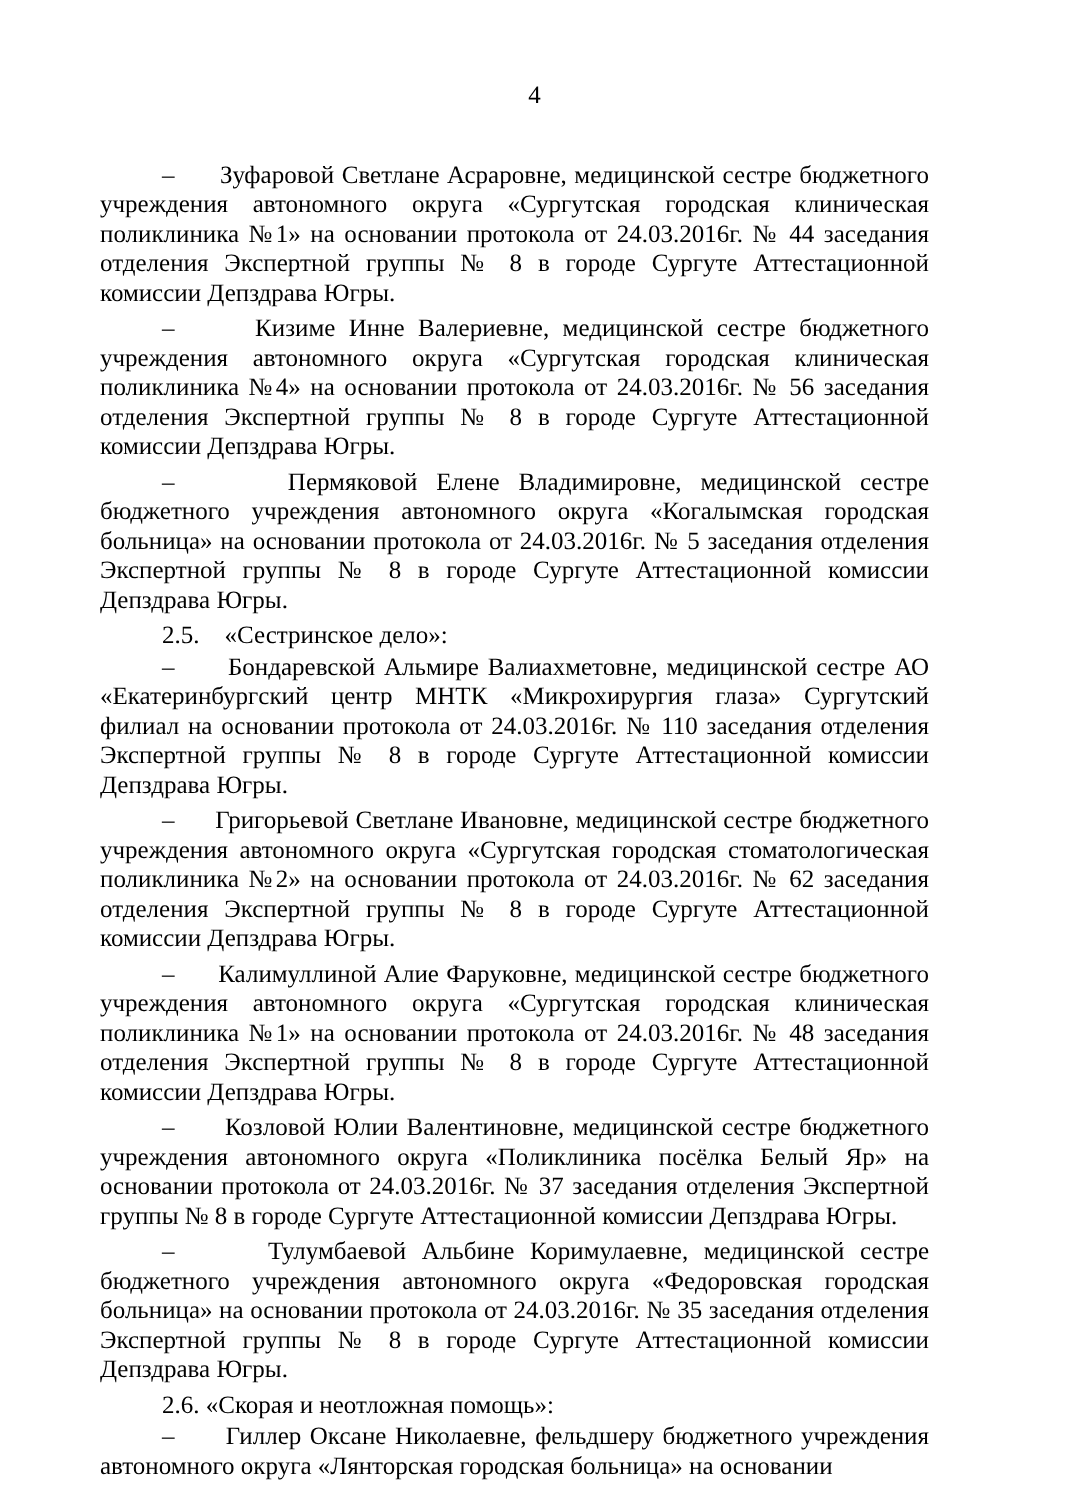4
– Зуфаровой Светлане Асраровне, медицинской сестре бюджетного учреждения автономного округа «Сургутская городская клиническая поликлиника №1» на основании протокола от 24.03.2016г. № 44 заседания отделения Экспертной группы № 8 в городе Сургуте Аттестационной комиссии Депздрава Югры.
– Кизиме Инне Валериевне, медицинской сестре бюджетного учреждения автономного округа «Сургутская городская клиническая поликлиника №4» на основании протокола от 24.03.2016г. № 56 заседания отделения Экспертной группы № 8 в городе Сургуте Аттестационной комиссии Депздрава Югры.
– Пермяковой Елене Владимировне, медицинской сестре бюджетного учреждения автономного округа «Когалымская городская больница» на основании протокола от 24.03.2016г. № 5 заседания отделения Экспертной группы № 8 в городе Сургуте Аттестационной комиссии Депздрава Югры.
2.5. «Сестринское дело»:
– Бондаревской Альмире Валиахметовне, медицинской сестре АО «Екатеринбургский центр МНТК «Микрохирургия глаза» Сургутский филиал на основании протокола от 24.03.2016г. № 110 заседания отделения Экспертной группы № 8 в городе Сургуте Аттестационной комиссии Депздрава Югры.
– Григорьевой Светлане Ивановне, медицинской сестре бюджетного учреждения автономного округа «Сургутская городская стоматологическая поликлиника №2» на основании протокола от 24.03.2016г. № 62 заседания отделения Экспертной группы № 8 в городе Сургуте Аттестационной комиссии Депздрава Югры.
– Калимуллиной Алие Фаруковне, медицинской сестре бюджетного учреждения автономного округа «Сургутская городская клиническая поликлиника №1» на основании протокола от 24.03.2016г. № 48 заседания отделения Экспертной группы № 8 в городе Сургуте Аттестационной комиссии Депздрава Югры.
– Козловой Юлии Валентиновне, медицинской сестре бюджетного учреждения автономного округа «Поликлиника посёлка Белый Яр» на основании протокола от 24.03.2016г. № 37 заседания отделения Экспертной группы № 8 в городе Сургуте Аттестационной комиссии Депздрава Югры.
– Тулумбаевой Альбине Коримулаевне, медицинской сестре бюджетного учреждения автономного округа «Федоровская городская больница» на основании протокола от 24.03.2016г. № 35 заседания отделения Экспертной группы № 8 в городе Сургуте Аттестационной комиссии Депздрава Югры.
2.6. «Скорая и неотложная помощь»:
– Гиллер Оксане Николаевне, фельдшеру бюджетного учреждения автономного округа «Лянторская городская больница» на основании